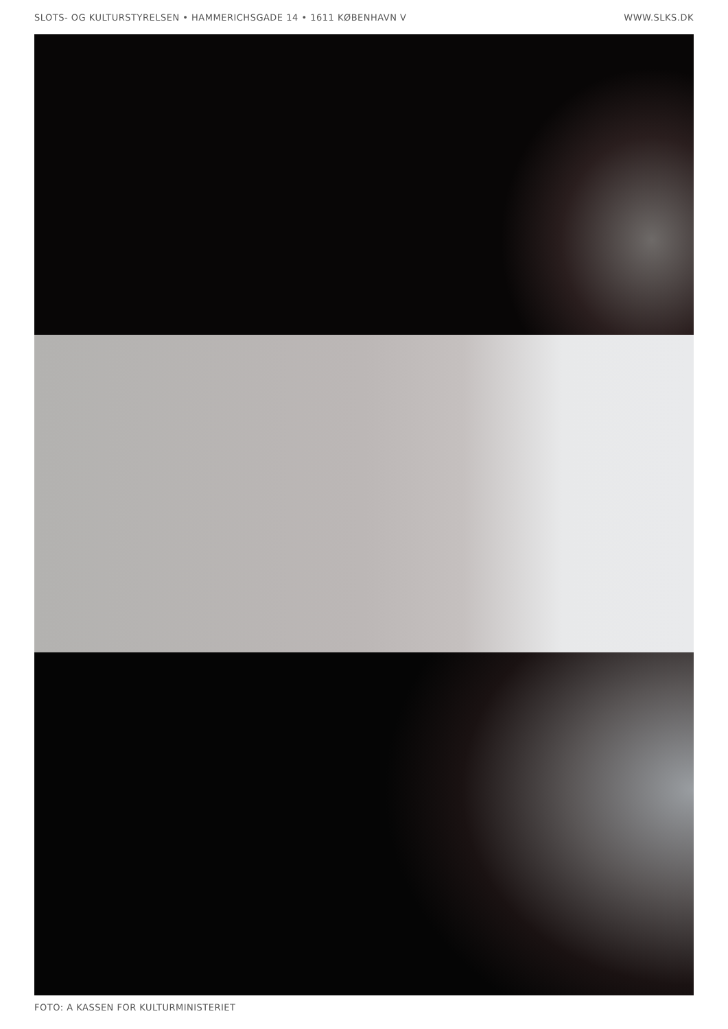SLOTS- OG KULTURSTYRELSEN • HAMMERICHSGADE 14 • 1611 KØBENHAVN V WWW.SLKS.DK
FOTO: A KASSEN FOR KULTURMINISTERIET